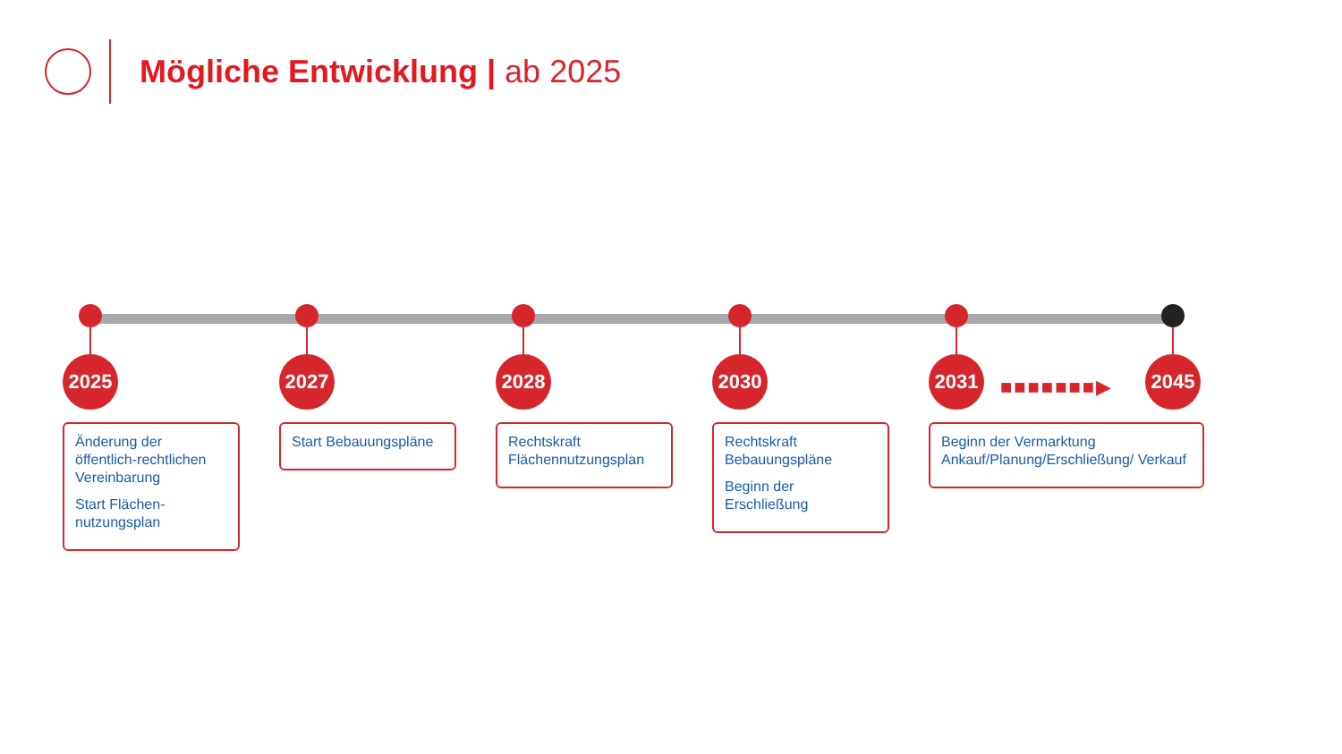Mögliche Entwicklung | ab 2025
2025
Änderung der öffentlich-rechtlichen Vereinbarung
Start Flächen-nutzungsplan
2027
Start Bebauungspläne
2028
Rechtskraft Flächennutzungsplan
2030
Rechtskraft Bebauungspläne
Beginn der Erschließung
2031
Beginn der Vermarktung Ankauf/Planung/Erschließung/ Verkauf
2045
■■■■■■■▶